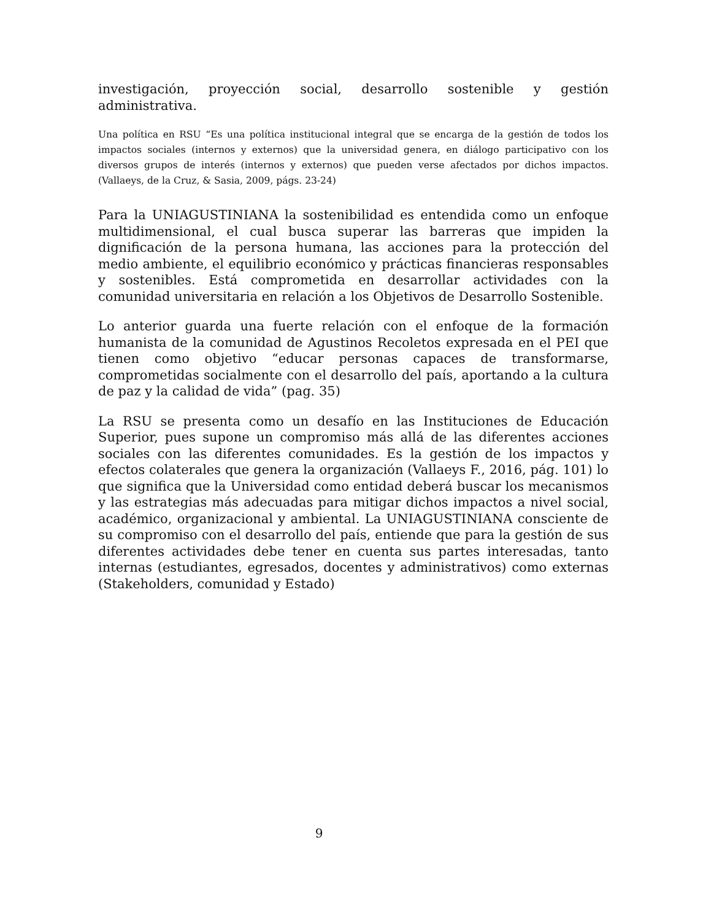investigación, proyección social, desarrollo sostenible y gestión administrativa.
Una política en RSU “Es una política institucional integral que se encarga de la gestión de todos los impactos sociales (internos y externos) que la universidad genera, en diálogo participativo con los diversos grupos de interés (internos y externos) que pueden verse afectados por dichos impactos. (Vallaeys, de la Cruz, & Sasia, 2009, págs. 23-24)
Para la UNIAGUSTINIANA la sostenibilidad es entendida como un enfoque multidimensional, el cual busca superar las barreras que impiden la dignificación de la persona humana, las acciones para la protección del medio ambiente, el equilibrio económico y prácticas financieras responsables y sostenibles. Está comprometida en desarrollar actividades con la comunidad universitaria en relación a los Objetivos de Desarrollo Sostenible.
Lo anterior guarda una fuerte relación con el enfoque de la formación humanista de la comunidad de Agustinos Recoletos expresada en el PEI que tienen como objetivo “educar personas capaces de transformarse, comprometidas socialmente con el desarrollo del país, aportando a la cultura de paz y la calidad de vida” (pag. 35)
La RSU se presenta como un desafío en las Instituciones de Educación Superior, pues supone un compromiso más allá de las diferentes acciones sociales con las diferentes comunidades. Es la gestión de los impactos y efectos colaterales que genera la organización (Vallaeys F., 2016, pág. 101) lo que significa que la Universidad como entidad deberá buscar los mecanismos y las estrategias más adecuadas para mitigar dichos impactos a nivel social, académico, organizacional y ambiental. La UNIAGUSTINIANA consciente de su compromiso con el desarrollo del país, entiende que para la gestión de sus diferentes actividades debe tener en cuenta sus partes interesadas, tanto internas (estudiantes, egresados, docentes y administrativos) como externas (Stakeholders, comunidad y Estado)
9